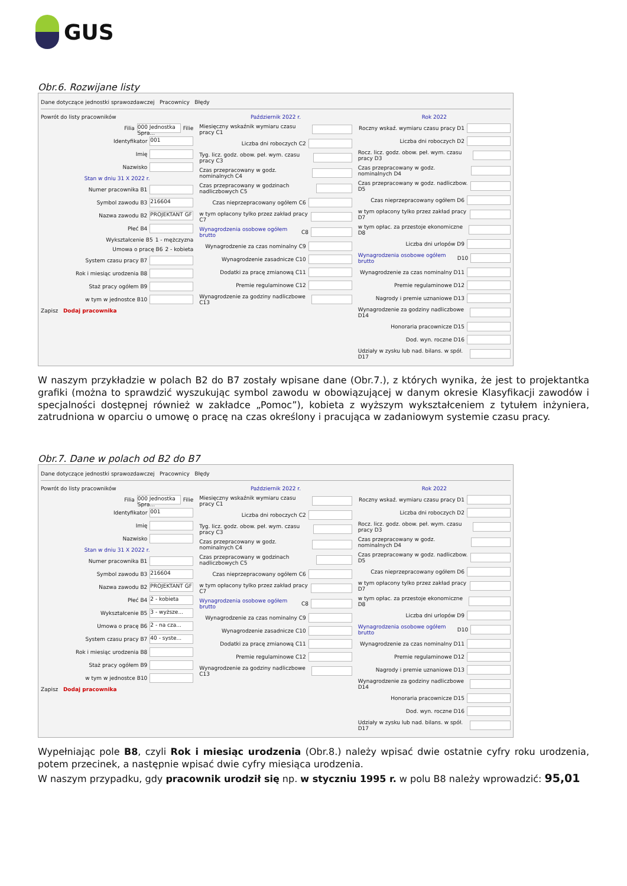GUS
Obr.6. Rozwijane listy
Dane dotyczące jednostki sprawozdawczej Pracownicy Błędy
Powrót do listy pracowników
Filia 000 Jednostka Spra... Filie
Identyfikator 001
Imię
Nazwisko
Stan w dniu 31 X 2022 r.
Numer pracownika B1
Symbol zawodu B3 216604
Nazwa zawodu B2 PROJEKTANT GF
Płeć B4
Wykształcenie B5 1 - mężczyzna
Umowa o pracę B6 2 - kobieta
System czasu pracy B7
Rok i miesiąc urodzenia B8
Staż pracy ogółem B9
w tym w jednostce B10
Zapisz Dodaj pracownika
Październik 2022 r.
Miesięczny wskaźnik wymiaru czasu pracy C1
Liczba dni roboczych C2
Tyg. licz. godz. obow. peł. wym. czasu pracy C3
Czas przepracowany w godz. nominalnych C4
Czas przepracowany w godzinach nadliczbowych C5
Czas nieprzepracowany ogółem C6
w tym opłacony tylko przez zakład pracy C7
Wynagrodzenia osobowe ogółem brutto C8
Wynagrodzenie za czas nominalny C9
Wynagrodzenie zasadnicze C10
Dodatki za pracę zmianową C11
Premie regulaminowe C12
Wynagrodzenie za godziny nadliczbowe C13
Rok 2022
Roczny wskaź. wymiaru czasu pracy D1
Liczba dni roboczych D2
Rocz. licz. godz. obow. peł. wym. czasu pracy D3
Czas przepracowany w godz. nominalnych D4
Czas przepracowany w godz. nadliczbow. D5
Czas nieprzepracowany ogółem D6
w tym opłacony tylko przez zakład pracy D7
w tym opłac. za przestoje ekonomiczne D8
Liczba dni urlopów D9
Wynagrodzenia osobowe ogółem brutto D10
Wynagrodzenie za czas nominalny D11
Premie regulaminowe D12
Nagrody i premie uznaniowe D13
Wynagrodzenie za godziny nadliczbowe D14
Honoraria pracownicze D15
Dod. wyn. roczne D16
Udziały w zysku lub nad. bilans. w spół. D17
W naszym przykładzie w polach B2 do B7 zostały wpisane dane (Obr.7.), z których wynika, że jest to projektantka grafiki (można to sprawdzić wyszukując symbol zawodu w obowiązującej w danym okresie Klasyfikacji zawodów i specjalności dostępnej również w zakładce „Pomoc”), kobieta z wyższym wykształceniem z tytułem inżyniera, zatrudniona w oparciu o umowę o pracę na czas określony i pracująca w zadaniowym systemie czasu pracy.
Obr.7. Dane w polach od B2 do B7
Dane dotyczące jednostki sprawozdawczej Pracownicy Błędy
Powrót do listy pracowników
Filia 000 Jednostka Spra... Filie
Identyfikator 001
Imię
Nazwisko
Stan w dniu 31 X 2022 r.
Numer pracownika B1
Symbol zawodu B3 216604
Nazwa zawodu B2 PROJEKTANT GF
Płeć B4 2 - kobieta
Wykształcenie B5 3 - wyższe...
Umowa o pracę B6 2 - na cza...
System czasu pracy B7 40 - syste...
Rok i miesiąc urodzenia B8
Staż pracy ogółem B9
w tym w jednostce B10
Zapisz Dodaj pracownika
Październik 2022 r.
Miesięczny wskaźnik wymiaru czasu pracy C1
Liczba dni roboczych C2
Tyg. licz. godz. obow. peł. wym. czasu pracy C3
Czas przepracowany w godz. nominalnych C4
Czas przepracowany w godzinach nadliczbowych C5
Czas nieprzepracowany ogółem C6
w tym opłacony tylko przez zakład pracy C7
Wynagrodzenia osobowe ogółem brutto C8
Wynagrodzenie za czas nominalny C9
Wynagrodzenie zasadnicze C10
Dodatki za pracę zmianową C11
Premie regulaminowe C12
Wynagrodzenie za godziny nadliczbowe C13
Rok 2022
Roczny wskaź. wymiaru czasu pracy D1
Liczba dni roboczych D2
Rocz. licz. godz. obow. peł. wym. czasu pracy D3
Czas przepracowany w godz. nominalnych D4
Czas przepracowany w godz. nadliczbow. D5
Czas nieprzepracowany ogółem D6
w tym opłacony tylko przez zakład pracy D7
w tym opłac. za przestoje ekonomiczne D8
Liczba dni urlopów D9
Wynagrodzenia osobowe ogółem brutto D10
Wynagrodzenie za czas nominalny D11
Premie regulaminowe D12
Nagrody i premie uznaniowe D13
Wynagrodzenie za godziny nadliczbowe D14
Honoraria pracownicze D15
Dod. wyn. roczne D16
Udziały w zysku lub nad. bilans. w spół. D17
Wypełniając pole B8, czyli Rok i miesiąc urodzenia (Obr.8.) należy wpisać dwie ostatnie cyfry roku urodzenia, potem przecinek, a następnie wpisać dwie cyfry miesiąca urodzenia.
W naszym przypadku, gdy pracownik urodził się np. w styczniu 1995 r. w polu B8 należy wprowadzić: 95,01